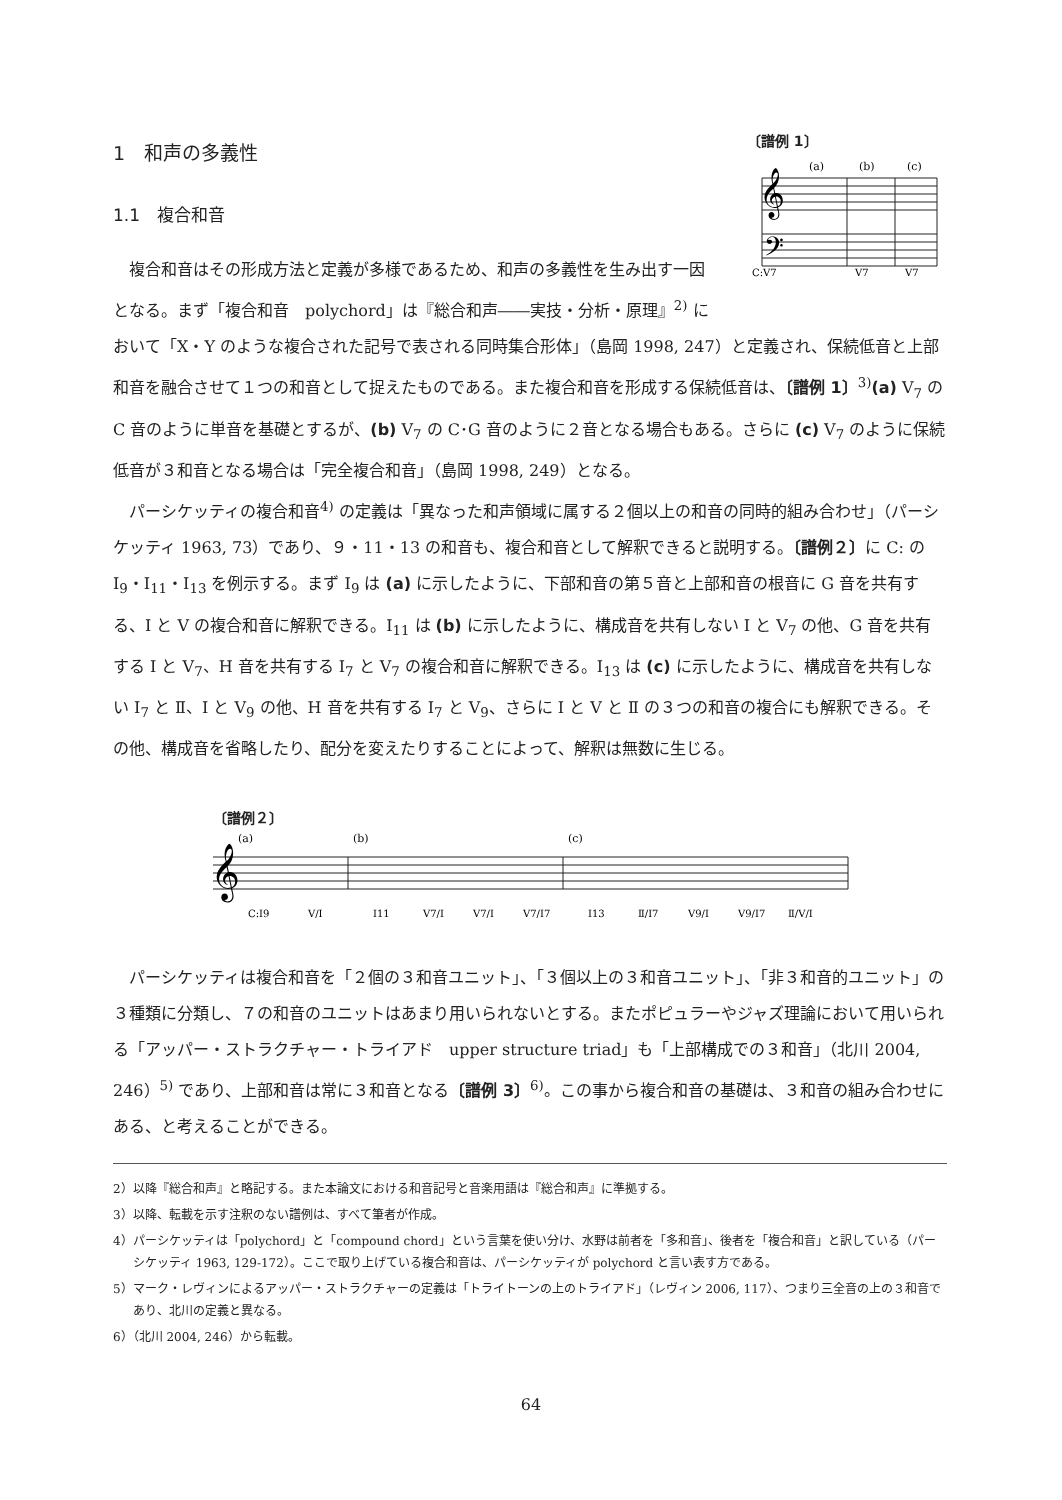〔譜例 1〕
(a)
(b)
(c)
𝄞
𝄢
C:V7
V7
V7
1　和声の多義性
1.1　複合和音
複合和音はその形成方法と定義が多様であるため、和声の多義性を生み出す一因となる。まず「複合和音　polychord」は『総合和声――実技・分析・原理』<sup>2)</sup> において「X・Y のような複合された記号で表される同時集合形体」（島岡 1998, 247）と定義され、保続低音と上部和音を融合させて１つの和音として捉えたものである。また複合和音を形成する保続低音は、〔譜例 1〕<sup>3)</sup>(a) V<sub>7</sub> の C 音のように単音を基礎とするが、(b) V<sub>7</sub> の C･G 音のように２音となる場合もある。さらに (c) V<sub>7</sub> のように保続低音が３和音となる場合は「完全複合和音」（島岡 1998, 249）となる。
パーシケッティの複合和音<sup>4)</sup> の定義は「異なった和声領域に属する２個以上の和音の同時的組み合わせ」（パーシケッティ 1963, 73）であり、９・11・13 の和音も、複合和音として解釈できると説明する。〔譜例２〕に C: の I<sub>9</sub>・I<sub>11</sub>・I<sub>13</sub> を例示する。まず I<sub>9</sub> は (a) に示したように、下部和音の第５音と上部和音の根音に G 音を共有する、I と V の複合和音に解釈できる。I<sub>11</sub> は (b) に示したように、構成音を共有しない I と V<sub>7</sub> の他、G 音を共有する I と V<sub>7</sub>、H 音を共有する I<sub>7</sub> と V<sub>7</sub> の複合和音に解釈できる。I<sub>13</sub> は (c) に示したように、構成音を共有しない I<sub>7</sub> と Ⅱ、I と V<sub>9</sub> の他、H 音を共有する I<sub>7</sub> と V<sub>9</sub>、さらに I と V と Ⅱ の３つの和音の複合にも解釈できる。その他、構成音を省略したり、配分を変えたりすることによって、解釈は無数に生じる。
〔譜例２〕
(a)
(b)
(c)
𝄞
C:I9
V/I
I11
V7/I
V7/I
V7/I7
I13
Ⅱ/I7
V9/I
V9/I7
Ⅱ/V/I
パーシケッティは複合和音を「２個の３和音ユニット」、「３個以上の３和音ユニット」、「非３和音的ユニット」の３種類に分類し、７の和音のユニットはあまり用いられないとする。またポピュラーやジャズ理論において用いられる「アッパー・ストラクチャー・トライアド　upper structure triad」も「上部構成での３和音」（北川 2004, 246）<sup>5)</sup> であり、上部和音は常に３和音となる〔譜例 3〕<sup>6)</sup>。この事から複合和音の基礎は、３和音の組み合わせにある、と考えることができる。
2）以降『総合和声』と略記する。また本論文における和音記号と音楽用語は『総合和声』に準拠する。
3）以降、転載を示す注釈のない譜例は、すべて筆者が作成。
4）パーシケッティは「polychord」と「compound chord」という言葉を使い分け、水野は前者を「多和音」、後者を「複合和音」と訳している（パーシケッティ 1963, 129-172）。ここで取り上げている複合和音は、パーシケッティが polychord と言い表す方である。
5）マーク・レヴィンによるアッパー・ストラクチャーの定義は「トライトーンの上のトライアド」（レヴィン 2006, 117）、つまり三全音の上の３和音であり、北川の定義と異なる。
6）（北川 2004, 246）から転載。
64